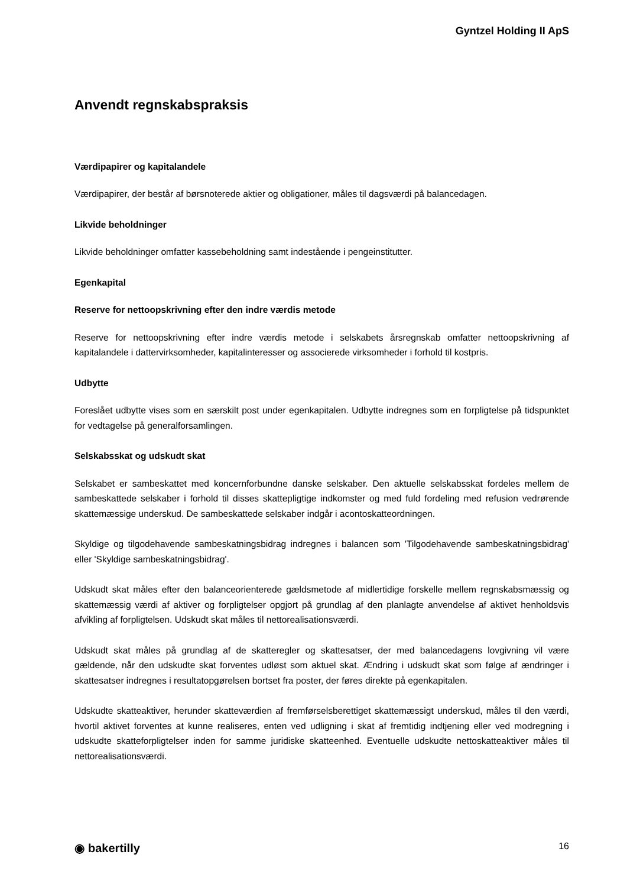Gyntzel Holding II ApS
Anvendt regnskabspraksis
Værdipapirer og kapitalandele
Værdipapirer, der består af børsnoterede aktier og obligationer, måles til dagsværdi på balancedagen.
Likvide beholdninger
Likvide beholdninger omfatter kassebeholdning samt indestående i pengeinstitutter.
Egenkapital
Reserve for nettoopskrivning efter den indre værdis metode
Reserve for nettoopskrivning efter indre værdis metode i selskabets årsregnskab omfatter nettoopskrivning af kapitalandele i dattervirksomheder, kapitalinteresser og associerede virksomheder i forhold til kostpris.
Udbytte
Foreslået udbytte vises som en særskilt post under egenkapitalen. Udbytte indregnes som en forpligtelse på tidspunktet for vedtagelse på generalforsamlingen.
Selskabsskat og udskudt skat
Selskabet er sambeskattet med koncernforbundne danske selskaber. Den aktuelle selskabsskat fordeles mellem de sambeskattede selskaber i forhold til disses skattepligtige indkomster og med fuld fordeling med refusion vedrørende skattemæssige underskud. De sambeskattede selskaber indgår i acontoskatteordningen.
Skyldige og tilgodehavende sambeskatningsbidrag indregnes i balancen som 'Tilgodehavende sambeskatningsbidrag' eller 'Skyldige sambeskatningsbidrag'.
Udskudt skat måles efter den balanceorienterede gældsmetode af midlertidige forskelle mellem regnskabsmæssig og skattemæssig værdi af aktiver og forpligtelser opgjort på grundlag af den planlagte anvendelse af aktivet henholdsvis afvikling af forpligtelsen. Udskudt skat måles til nettorealisationsværdi.
Udskudt skat måles på grundlag af de skatteregler og skattesatser, der med balancedagens lovgivning vil være gældende, når den udskudte skat forventes udløst som aktuel skat. Ændring i udskudt skat som følge af ændringer i skattesatser indregnes i resultatopgørelsen bortset fra poster, der føres direkte på egenkapitalen.
Udskudte skatteaktiver, herunder skatteværdien af fremførselsberettiget skattemæssigt underskud, måles til den værdi, hvortil aktivet forventes at kunne realiseres, enten ved udligning i skat af fremtidig indtjening eller ved modregning i udskudte skatteforpligtelser inden for samme juridiske skatteenhed. Eventuelle udskudte nettoskatteaktiver måles til nettorealisationsværdi.
◉ bakertilly 16